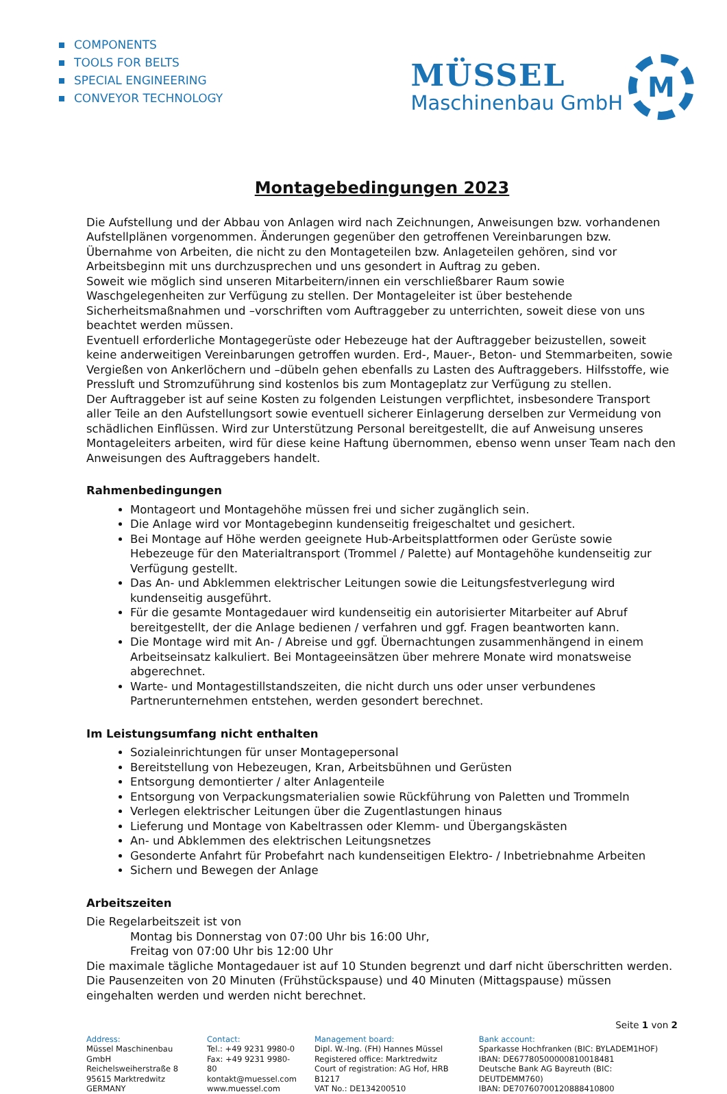COMPONENTS
TOOLS FOR BELTS
SPECIAL ENGINEERING
CONVEYOR TECHNOLOGY
MÜSSEL
Maschinenbau GmbH
M
Montagebedingungen 2023
Die Aufstellung und der Abbau von Anlagen wird nach Zeichnungen, Anweisungen bzw. vorhandenen Aufstellplänen vorgenommen. Änderungen gegenüber den getroffenen Vereinbarungen bzw. Übernahme von Arbeiten, die nicht zu den Montageteilen bzw. Anlageteilen gehören, sind vor Arbeitsbeginn mit uns durchzusprechen und uns gesondert in Auftrag zu geben.
Soweit wie möglich sind unseren Mitarbeitern/innen ein verschließbarer Raum sowie Waschgelegenheiten zur Verfügung zu stellen. Der Montageleiter ist über bestehende Sicherheitsmaßnahmen und –vorschriften vom Auftraggeber zu unterrichten, soweit diese von uns beachtet werden müssen.
Eventuell erforderliche Montagegerüste oder Hebezeuge hat der Auftraggeber beizustellen, soweit keine anderweitigen Vereinbarungen getroffen wurden. Erd-, Mauer-, Beton- und Stemmarbeiten, sowie Vergießen von Ankerlöchern und –dübeln gehen ebenfalls zu Lasten des Auftraggebers. Hilfsstoffe, wie Pressluft und Stromzuführung sind kostenlos bis zum Montageplatz zur Verfügung zu stellen.
Der Auftraggeber ist auf seine Kosten zu folgenden Leistungen verpflichtet, insbesondere Transport aller Teile an den Aufstellungsort sowie eventuell sicherer Einlagerung derselben zur Vermeidung von schädlichen Einflüssen. Wird zur Unterstützung Personal bereitgestellt, die auf Anweisung unseres Montageleiters arbeiten, wird für diese keine Haftung übernommen, ebenso wenn unser Team nach den Anweisungen des Auftraggebers handelt.
Rahmenbedingungen
Montageort und Montagehöhe müssen frei und sicher zugänglich sein.
Die Anlage wird vor Montagebeginn kundenseitig freigeschaltet und gesichert.
Bei Montage auf Höhe werden geeignete Hub-Arbeitsplattformen oder Gerüste sowie Hebezeuge für den Materialtransport (Trommel / Palette) auf Montagehöhe kundenseitig zur Verfügung gestellt.
Das An- und Abklemmen elektrischer Leitungen sowie die Leitungsfestverlegung wird kundenseitig ausgeführt.
Für die gesamte Montagedauer wird kundenseitig ein autorisierter Mitarbeiter auf Abruf bereitgestellt, der die Anlage bedienen / verfahren und ggf. Fragen beantworten kann.
Die Montage wird mit An- / Abreise und ggf. Übernachtungen zusammenhängend in einem Arbeitseinsatz kalkuliert. Bei Montageeinsätzen über mehrere Monate wird monatsweise abgerechnet.
Warte- und Montagestillstandszeiten, die nicht durch uns oder unser verbundenes Partnerunternehmen entstehen, werden gesondert berechnet.
Im Leistungsumfang nicht enthalten
Sozialeinrichtungen für unser Montagepersonal
Bereitstellung von Hebezeugen, Kran, Arbeitsbühnen und Gerüsten
Entsorgung demontierter / alter Anlagenteile
Entsorgung von Verpackungsmaterialien sowie Rückführung von Paletten und Trommeln
Verlegen elektrischer Leitungen über die Zugentlastungen hinaus
Lieferung und Montage von Kabeltrassen oder Klemm- und Übergangskästen
An- und Abklemmen des elektrischen Leitungsnetzes
Gesonderte Anfahrt für Probefahrt nach kundenseitigen Elektro- / Inbetriebnahme Arbeiten
Sichern und Bewegen der Anlage
Arbeitszeiten
Die Regelarbeitszeit ist von
Montag bis Donnerstag von 07:00 Uhr bis 16:00 Uhr,
Freitag von 07:00 Uhr bis 12:00 Uhr
Die maximale tägliche Montagedauer ist auf 10 Stunden begrenzt und darf nicht überschritten werden. Die Pausenzeiten von 20 Minuten (Frühstückspause) und 40 Minuten (Mittagspause) müssen eingehalten werden und werden nicht berechnet.
Seite 1 von 2
Address:
Müssel Maschinenbau GmbH
Reichelsweiherstraße 8
95615 Marktredwitz
GERMANY
Contact:
Tel.: +49 9231 9980-0
Fax: +49 9231 9980-80
kontakt@muessel.com
www.muessel.com
Management board:
Dipl. W.-Ing. (FH) Hannes Müssel
Registered office: Marktredwitz
Court of registration: AG Hof, HRB B1217
VAT No.: DE134200510
Bank account:
Sparkasse Hochfranken (BIC: BYLADEM1HOF)
IBAN: DE67780500000810018481
Deutsche Bank AG Bayreuth (BIC: DEUTDEMM760)
IBAN: DE70760700120888410800